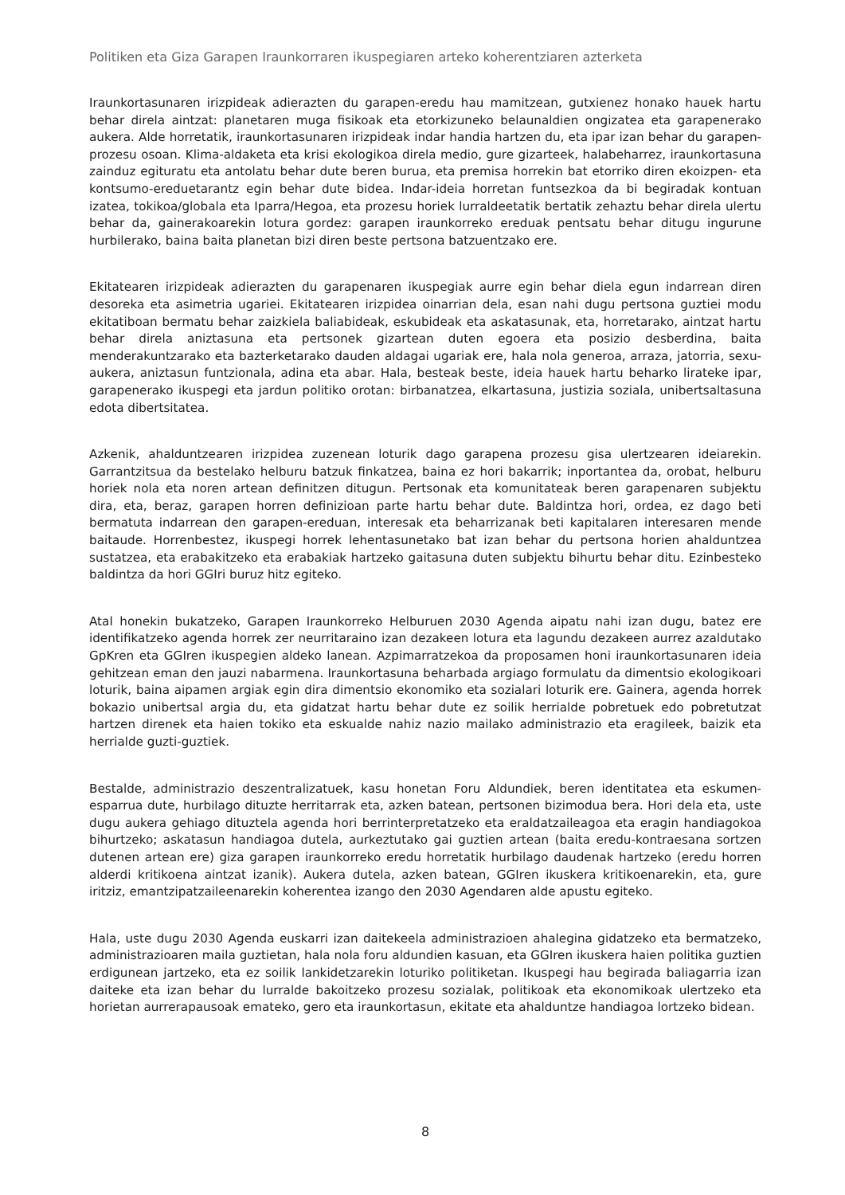Politiken eta Giza Garapen Iraunkorraren ikuspegiaren arteko koherentziaren azterketa
Iraunkortasunaren irizpideak adierazten du garapen-eredu hau mamitzean, gutxienez honako hauek hartu behar direla aintzat: planetaren muga fisikoak eta etorkizuneko belaunaldien ongizatea eta garapenerako aukera. Alde horretatik, iraunkortasunaren irizpideak indar handia hartzen du, eta ipar izan behar du garapen-prozesu osoan. Klima-aldaketa eta krisi ekologikoa direla medio, gure gizarteek, halabeharrez, iraunkortasuna zainduz egituratu eta antolatu behar dute beren burua, eta premisa horrekin bat etorriko diren ekoizpen- eta kontsumo-ereduetarantz egin behar dute bidea. Indar-ideia horretan funtsezkoa da bi begiradak kontuan izatea, tokikoa/globala eta Iparra/Hegoa, eta prozesu horiek lurraldeetatik bertatik zehaztu behar direla ulertu behar da, gainerakoarekin lotura gordez: garapen iraunkorreko ereduak pentsatu behar ditugu ingurune hurbilerako, baina baita planetan bizi diren beste pertsona batzuentzako ere.
Ekitatearen irizpideak adierazten du garapenaren ikuspegiak aurre egin behar diela egun indarrean diren desoreka eta asimetria ugariei. Ekitatearen irizpidea oinarrian dela, esan nahi dugu pertsona guztiei modu ekitatiboan bermatu behar zaizkiela baliabideak, eskubideak eta askatasunak, eta, horretarako, aintzat hartu behar direla aniztasuna eta pertsonek gizartean duten egoera eta posizio desberdina, baita menderakuntzarako eta bazterketarako dauden aldagai ugariak ere, hala nola generoa, arraza, jatorria, sexu-aukera, aniztasun funtzionala, adina eta abar. Hala, besteak beste, ideia hauek hartu beharko lirateke ipar, garapenerako ikuspegi eta jardun politiko orotan: birbanatzea, elkartasuna, justizia soziala, unibertsaltasuna edota dibertsitatea.
Azkenik, ahalduntzearen irizpidea zuzenean loturik dago garapena prozesu gisa ulertzearen ideiarekin. Garrantzitsua da bestelako helburu batzuk finkatzea, baina ez hori bakarrik; inportantea da, orobat, helburu horiek nola eta noren artean definitzen ditugun. Pertsonak eta komunitateak beren garapenaren subjektu dira, eta, beraz, garapen horren definizioan parte hartu behar dute. Baldintza hori, ordea, ez dago beti bermatuta indarrean den garapen-ereduan, interesak eta beharrizanak beti kapitalaren interesaren mende baitaude. Horrenbestez, ikuspegi horrek lehentasunetako bat izan behar du pertsona horien ahalduntzea sustatzea, eta erabakitzeko eta erabakiak hartzeko gaitasuna duten subjektu bihurtu behar ditu. Ezinbesteko baldintza da hori GGIri buruz hitz egiteko.
Atal honekin bukatzeko, Garapen Iraunkorreko Helburuen 2030 Agenda aipatu nahi izan dugu, batez ere identifikatzeko agenda horrek zer neurritaraino izan dezakeen lotura eta lagundu dezakeen aurrez azaldutako GpKren eta GGIren ikuspegien aldeko lanean. Azpimarratzekoa da proposamen honi iraunkortasunaren ideia gehitzean eman den jauzi nabarmena. Iraunkortasuna beharbada argiago formulatu da dimentsio ekologikoari loturik, baina aipamen argiak egin dira dimentsio ekonomiko eta sozialari loturik ere. Gainera, agenda horrek bokazio unibertsal argia du, eta gidatzat hartu behar dute ez soilik herrialde pobretuek edo pobretutzat hartzen direnek eta haien tokiko eta eskualde nahiz nazio mailako administrazio eta eragileek, baizik eta herrialde guzti-guztiek.
Bestalde, administrazio deszentralizatuek, kasu honetan Foru Aldundiek, beren identitatea eta eskumen-esparrua dute, hurbilago dituzte herritarrak eta, azken batean, pertsonen bizimodua bera. Hori dela eta, uste dugu aukera gehiago dituztela agenda hori berrinterpretatzeko eta eraldatzaileagoa eta eragin handiagokoa bihurtzeko; askatasun handiagoa dutela, aurkeztutako gai guztien artean (baita eredu-kontraesana sortzen dutenen artean ere) giza garapen iraunkorreko eredu horretatik hurbilago daudenak hartzeko (eredu horren alderdi kritikoena aintzat izanik). Aukera dutela, azken batean, GGIren ikuskera kritikoenarekin, eta, gure iritziz, emantzipatzaileenarekin koherentea izango den 2030 Agendaren alde apustu egiteko.
Hala, uste dugu 2030 Agenda euskarri izan daitekeela administrazioen ahalegina gidatzeko eta bermatzeko, administrazioaren maila guztietan, hala nola foru aldundien kasuan, eta GGIren ikuskera haien politika guztien erdigunean jartzeko, eta ez soilik lankidetzarekin loturiko politiketan. Ikuspegi hau begirada baliagarria izan daiteke eta izan behar du lurralde bakoitzeko prozesu sozialak, politikoak eta ekonomikoak ulertzeko eta horietan aurrerapausoak emateko, gero eta iraunkortasun, ekitate eta ahalduntze handiagoa lortzeko bidean.
8